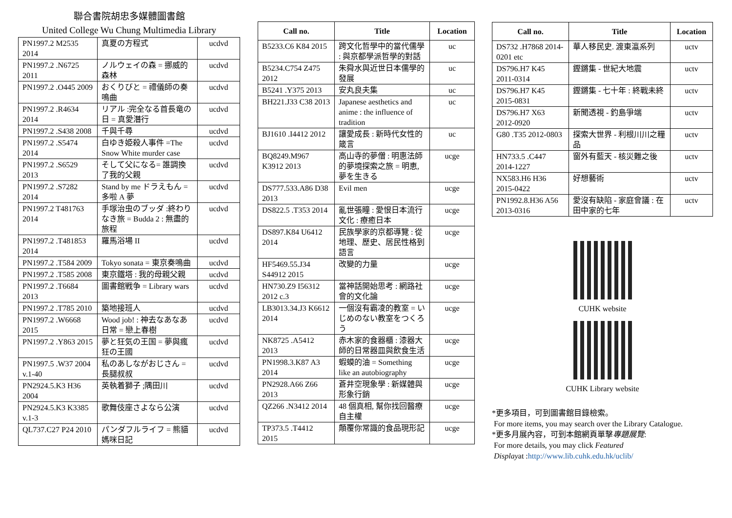聯合書院胡忠多媒體圖書館
United College Wu Chung Multimedia Library
| PN1997.2 M2535 2014 | 真夏の方程式 | ucdvd |
| PN1997.2 .N6725 2011 | ノルウェイの森 = 挪威的森林 | ucdvd |
| PN1997.2 .O445 2009 | おくりびと = 禮儀師の奏鳴曲 | ucdvd |
| PN1997.2 .R4634 2014 | リアル :完全なる首長竜の日 = 真愛潛行 | ucdvd |
| PN1997.2 .S438 2008 | 千與千尋 | ucdvd |
| PN1997.2 .S5474 2014 | 白ゆき姫殺人事件 =The Snow White murder case | ucdvd |
| PN1997.2 .S6529 2013 | そして父になる= 誰調換了我的父親 | ucdvd |
| PN1997.2 .S7282 2014 | Stand by me ドラえもん = 多啦 A 夢 | ucdvd |
| PN1997.2 T481763 2014 | 手塚治虫のブッダ :終わりなき旅 = Budda 2 : 無盡的旅程 | ucdvd |
| PN1997.2 .T481853 2014 | 羅馬浴場 II | ucdvd |
| PN1997.2 .T584 2009 | Tokyo sonata = 東京奏鳴曲 | ucdvd |
| PN1997.2 .T585 2008 | 東京鐵塔 : 我的母親父親 | ucdvd |
| PN1997.2 .T6684 2013 | 圖書館戦争 = Library wars | ucdvd |
| PN1997.2 .T785 2010 | 築地接班人 | ucdvd |
| PN1997.2 .W6668 2015 | Wood job! : 神去なあなあ日常 = 戀上春樹 | ucdvd |
| PN1997.2 .Y863 2015 | 夢と狂気の王国 = 夢與瘋狂の王國 | ucdvd |
| PN1997.5 .W37 2004 v.1-40 | 私のあしながおじさん = 長腿叔叔 | ucdvd |
| PN2924.5.K3 H36 2004 | 英執着獅子 ;隅田川 | ucdvd |
| PN2924.5.K3 K3385 v.1-3 | 歌舞伎座さよなら公演 | ucdvd |
| QL737.C27 P24 2010 | パンダフルライフ = 熊貓媽咪日記 | ucdvd |
| Call no. | Title | Location |
| --- | --- | --- |
| B5233.C6 K84 2015 | 跨文化哲學中的當代儒學 : 與京都學派哲學的對話 | uc |
| B5234.C754 Z475 2012 | 朱舜水與近世日本儒學的發展 | uc |
| B5241 .Y375 2013 | 安丸良夫集 | uc |
| BH221.J33 C38 2013 | Japanese aesthetics and anime : the influence of tradition | uc |
| BJ1610 .I4412 2012 | 讓愛成長 : 新時代女性的箴言 | uc |
| BQ8249.M967 K3912 2013 | 高山寺的夢僧 : 明惠法師的夢境探索之旅 = 明恵, 夢を生きる | ucge |
| DS777.533.A86 D38 2013 | Evil men | ucge |
| DS822.5 .T353 2014 | 亂世張瞳 : 愛恨日本流行文化 : 療癒日本 | ucge |
| DS897.K84 U6412 2014 | 民族學家的京都導覽 : 從地理、歷史、居民性格到語言 | ucge |
| HF5469.55.J34 S44912 2015 | 改變的力量 | ucge |
| HN730.Z9 I56312 2012 c.3 | 當神話開始思考 : 網路社會的文化論 | ucge |
| LB3013.34.J3 K6612 2014 | 一個沒有霸凌的教室 = いじめのない教室をつくろう | ucge |
| NK8725 .A5412 2013 | 赤木家的食器櫃 : 漆器大師的日常器皿與飲食生活 | ucge |
| PN1998.3.K87 A3 2014 | 蝦蟆的油 = Something like an autobiography | ucge |
| PN2928.A66 Z66 2013 | 蒼井空現象學 : 新媒體與形象行銷 | ucge |
| QZ266 .N3412 2014 | 48 個真相, 幫你找回醫療自主權 | ucge |
| TP373.5 .T4412 2015 | 顛覆你常識的食品現形記 | ucge |
| Call no. | Title | Location |
| --- | --- | --- |
| DS732 .H7868 2014-0201 etc | 華人移民史. 渡東瀛系列 | uctv |
| DS796.H7 K45 2011-0314 | 鏗鏘集 - 世紀大地震 | uctv |
| DS796.H7 K45 2015-0831 | 鏗鏘集 - 七十年 : 終戰未終 | uctv |
| DS796.H7 X63 2012-0920 | 新聞透視 - 釣島爭端 | uctv |
| G80 .T35 2012-0803 | 探索大世界 - 利根川川之糧品 | uctv |
| HN733.5 .C447 2014-1227 | 窗外有藍天 - 核災難之後 | uctv |
| NX583.H6 H36 2015-0422 | 好想藝術 | uctv |
| PN1992.8.H36 A56 2013-0316 | 愛沒有缺陷 - 家庭會議 : 在田中家的七年 | uctv |
CUHK website
CUHK Library website
*更多項目，可到圖書館目錄檢索。
For more items, you may search over the Library Catalogue.
*更多月展內容，可到本館網頁單擊專題展覽:
For more details, you may click Featured
Displayat :http://www.lib.cuhk.edu.hk/uclib/